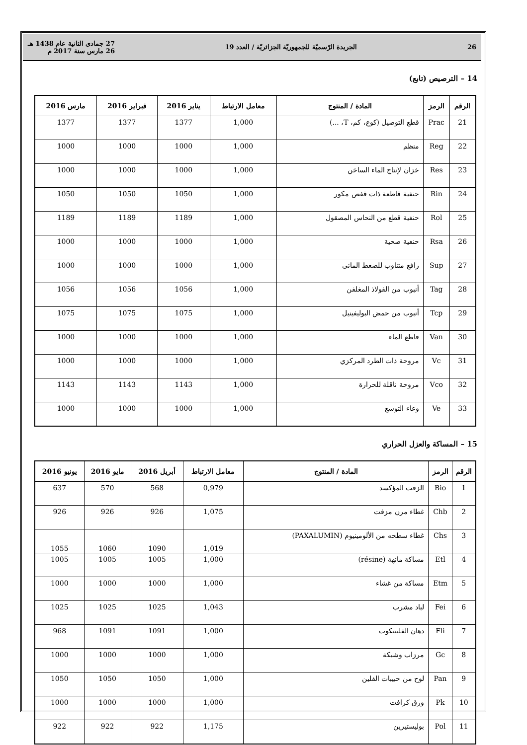26 الجريدة الرّسميّة للجمهوريّة الجزائريّة / العدد 19 27 جمادى الثانية عام 1438 هـ
26 مارس سنة 2017 م
14 – الترصيص (تابع)
| الرقم | الرمز | المادة / المنتوج | معامل الارتباط | يناير 2016 | فبراير 2016 | مارس 2016 |
| --- | --- | --- | --- | --- | --- | --- |
| 21 | Prac | قطع التوصيل (كوع، كم، T، ...) | 1,000 | 1377 | 1377 | 1377 |
| 22 | Reg | منظم | 1,000 | 1000 | 1000 | 1000 |
| 23 | Res | خزان لإنتاج الماء الساخن | 1,000 | 1000 | 1000 | 1000 |
| 24 | Rin | حنفية قاطعة ذات قفص مكور | 1,000 | 1050 | 1050 | 1050 |
| 25 | Rol | حنفية قطع من النحاس المصقول | 1,000 | 1189 | 1189 | 1189 |
| 26 | Rsa | حنفية صحية | 1,000 | 1000 | 1000 | 1000 |
| 27 | Sup | رافع متناوب للضغط المائي | 1,000 | 1000 | 1000 | 1000 |
| 28 | Tag | أنبوب من الفولاذ المغلفن | 1,000 | 1056 | 1056 | 1056 |
| 29 | Tcp | أنبوب من حمض البوليفينيل | 1,000 | 1075 | 1075 | 1075 |
| 30 | Van | قاطع الماء | 1,000 | 1000 | 1000 | 1000 |
| 31 | Vc | مروحة ذات الطرد المركزي | 1,000 | 1000 | 1000 | 1000 |
| 32 | Vco | مروحة ناقلة للحرارة | 1,000 | 1143 | 1143 | 1143 |
| 33 | Ve | وعاء التوسع | 1,000 | 1000 | 1000 | 1000 |
15 – المساكة والعزل الحراري
| الرقم | الرمز | المادة / المنتوج | معامل الارتباط | أبريل 2016 | مايو 2016 | يونيو 2016 |
| --- | --- | --- | --- | --- | --- | --- |
| 1 | Bio | الزفت المؤكسد | 0,979 | 568 | 570 | 637 |
| 2 | Chb | غطاء مرن مزفت | 1,075 | 926 | 926 | 926 |
| 3 | Chs | غطاء سطحه من الألومينيوم (PAXALUMIN) | 1,019 | 1090 | 1060 | 1055 |
| 4 | Etl | مساكة مائهة (résine) | 1,000 | 1005 | 1005 | 1005 |
| 5 | Etm | مساكة من غشاء | 1,000 | 1000 | 1000 | 1000 |
| 6 | Fei | لباد مشرب | 1,043 | 1025 | 1025 | 1025 |
| 7 | Fli | دهان الفلينتكوت | 1,000 | 1091 | 1091 | 968 |
| 8 | Gc | مرزاب وشبكة | 1,000 | 1000 | 1000 | 1000 |
| 9 | Pan | لوح من حبيبات الفلين | 1,000 | 1050 | 1050 | 1050 |
| 10 | Pk | ورق كرافت | 1,000 | 1000 | 1000 | 1000 |
| 11 | Pol | بوليستيرين | 1,175 | 922 | 922 | 922 |